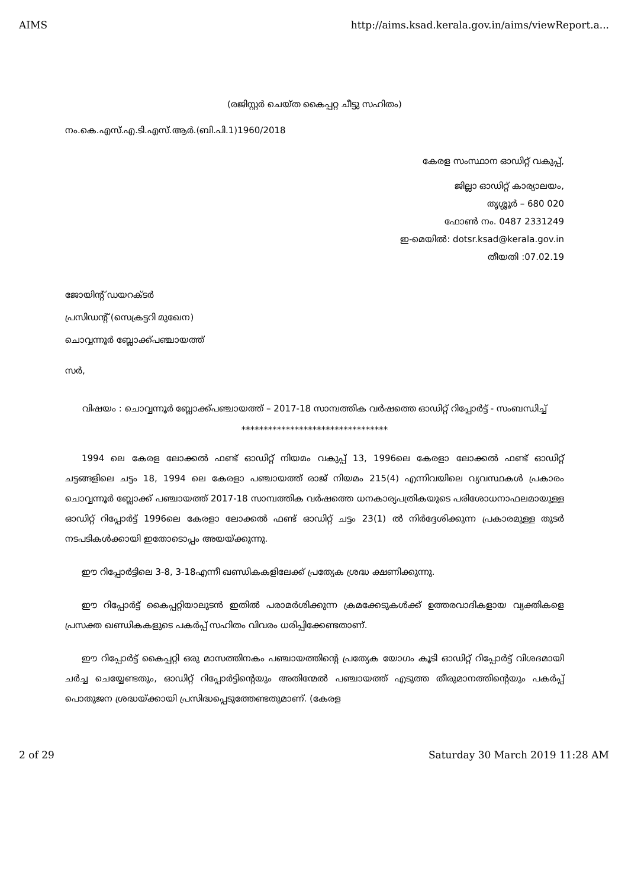AIMS http://aims.ksad.kerala.gov.in/aims/viewReport.a...
(രജിസ്റ്റർ ചെയ്ത കൈപ്പറ്റ ചീട്ടു സഹിതം)
നം.കെ.എസ്.എ.ടി.എസ്.ആർ.(ബി.പി.1)1960/2018
കേരള സംസ്ഥാന ഓഡിറ്റ് വകുപ്പ്,
ജില്ലാ ഓഡിറ്റ് കാര്യാലയം,
തൃശ്ശൂർ – 680 020
ഫോൺ നം. 0487 2331249
ഇ-മെയിൽ: dotsr.ksad@kerala.gov.in
തീയതി :07.02.19
ജോയിന്റ് ഡയറക്ടർ
പ്രസിഡന്റ് (സെക്രട്ടറി മുഖേന)
ചൊവ്വന്നൂർ ബ്ലോക്ക്പഞ്ചായത്ത്
സർ,
വിഷയം : ചൊവ്വന്നൂർ ബ്ലോക്ക്പഞ്ചായത്ത് – 2017-18 സാമ്പത്തിക വർഷത്തെ ഓഡിറ്റ് റിപ്പോർട്ട് - സംബന്ധിച്ച്
*********************************
1994 ലെ കേരള ലോക്കൽ ഫണ്ട് ഓഡിറ്റ് നിയമം വകുപ്പ് 13, 1996ലെ കേരളാ ലോക്കൽ ഫണ്ട് ഓഡിറ്റ് ചട്ടങ്ങളിലെ ചട്ടം 18, 1994 ലെ കേരളാ പഞ്ചായത്ത് രാജ് നിയമം 215(4) എന്നിവയിലെ വ്യവസ്ഥകൾ പ്രകാരം ചൊവ്വന്നൂർ ബ്ലോക്ക് പഞ്ചായത്ത് 2017-18 സാമ്പത്തിക വർഷത്തെ ധനകാര്യപത്രികയുടെ പരിശോധനാഫലമായുള്ള ഓഡിറ്റ് റിപ്പോർട്ട് 1996ലെ കേരളാ ലോക്കൽ ഫണ്ട് ഓഡിറ്റ് ചട്ടം 23(1) ൽ നിർദ്ദേശിക്കുന്ന പ്രകാരമുള്ള തുടർ നടപടികൾക്കായി ഇതോടൊപ്പം അയയ്ക്കുന്നു.
ഈ റിപ്പോർട്ടിലെ 3-8, 3-18എന്നീ ഖണ്ഡികകളിലേക്ക് പ്രത്യേക ശ്രദ്ധ ക്ഷണിക്കുന്നു.
ഈ റിപ്പോർട്ട് കൈപ്പറ്റിയാലുടൻ ഇതിൽ പരാമർശിക്കുന്ന ക്രമക്കേടുകൾക്ക് ഉത്തരവാദികളായ വ്യക്തികളെ പ്രസക്ത ഖണ്ഡികകളുടെ പകർപ്പ് സഹിതം വിവരം ധരിപ്പിക്കേണ്ടതാണ്.
ഈ റിപ്പോർട്ട് കൈപ്പറ്റി ഒരു മാസത്തിനകം പഞ്ചായത്തിന്റെ പ്രത്യേക യോഗം കൂടി ഓഡിറ്റ് റിപ്പോർട്ട് വിശദമായി ചർച്ച ചെയ്യേണ്ടതും, ഓഡിറ്റ് റിപ്പോർട്ടിന്റെയും അതിന്മേൽ പഞ്ചായത്ത് എടുത്ത തീരുമാനത്തിന്റെയും പകർപ്പ് പൊതുജന ശ്രദ്ധയ്ക്കായി പ്രസിദ്ധപ്പെടുത്തേണ്ടതുമാണ്. (കേരള
2 of 29 Saturday 30 March 2019 11:28 AM